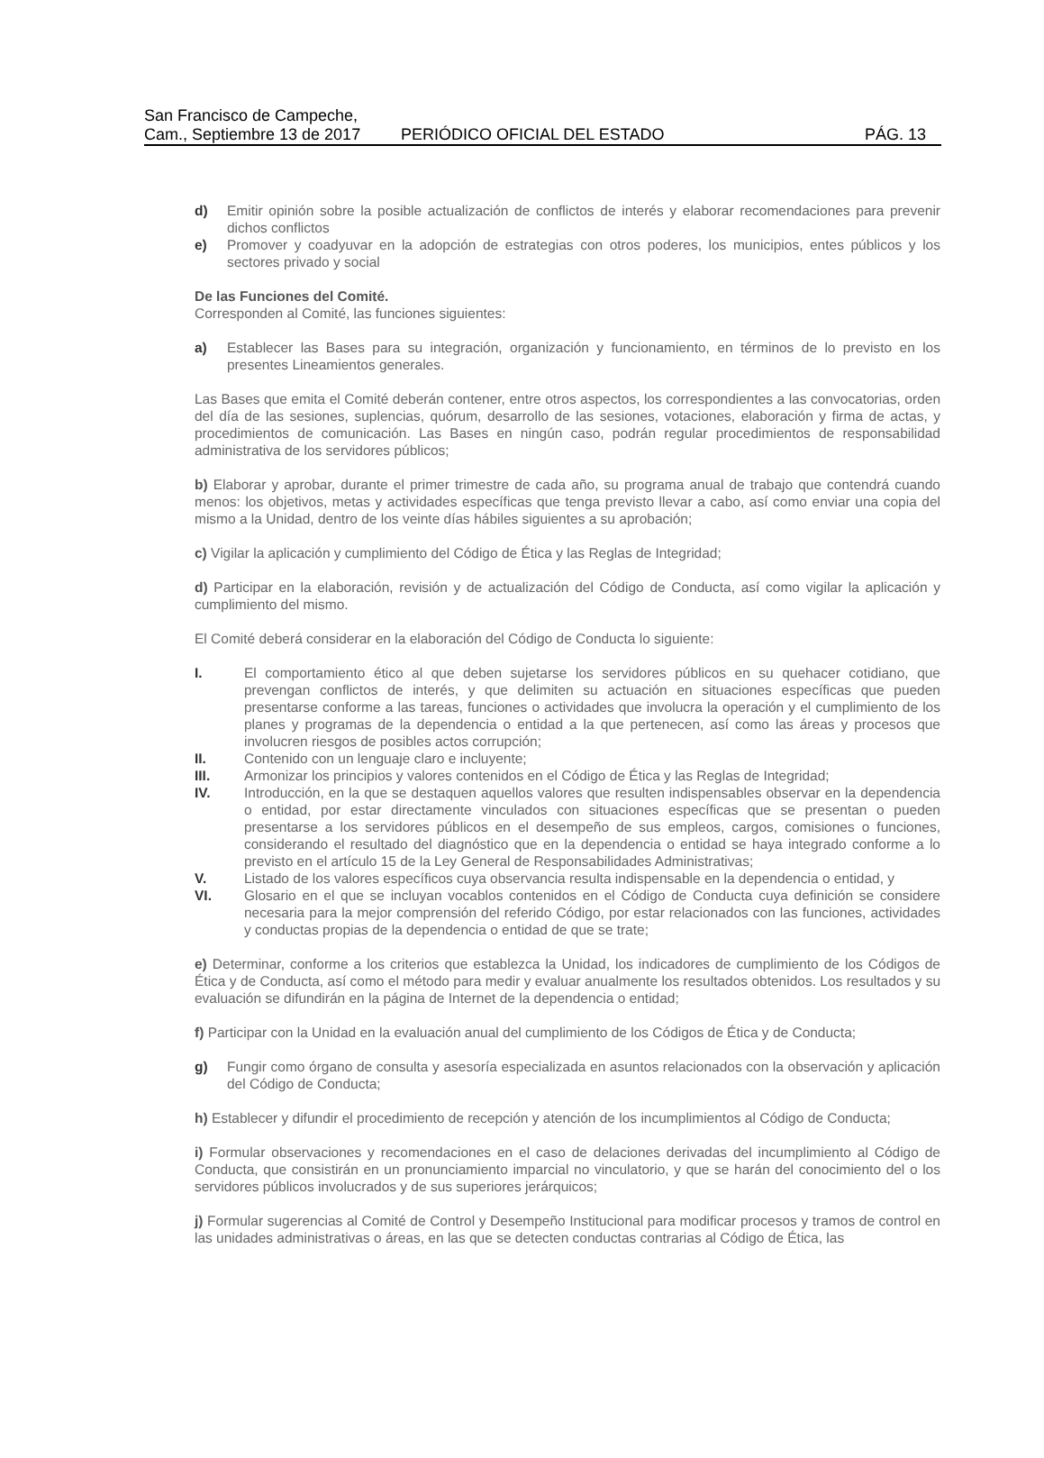San Francisco de Campeche,
Cam., Septiembre 13 de 2017
PERIÓDICO OFICIAL DEL ESTADO
PÁG. 13
d) Emitir opinión sobre la posible actualización de conflictos de interés y elaborar recomendaciones para prevenir dichos conflictos
e) Promover y coadyuvar en la adopción de estrategias con otros poderes, los municipios, entes públicos y los sectores privado y social
De las Funciones del Comité.
Corresponden al Comité, las funciones siguientes:
a) Establecer las Bases para su integración, organización y funcionamiento, en términos de lo previsto en los presentes Lineamientos generales.
Las Bases que emita el Comité deberán contener, entre otros aspectos, los correspondientes a las convocatorias, orden del día de las sesiones, suplencias, quórum, desarrollo de las sesiones, votaciones, elaboración y firma de actas, y procedimientos de comunicación. Las Bases en ningún caso, podrán regular procedimientos de responsabilidad administrativa de los servidores públicos;
b) Elaborar y aprobar, durante el primer trimestre de cada año, su programa anual de trabajo que contendrá cuando menos: los objetivos, metas y actividades específicas que tenga previsto llevar a cabo, así como enviar una copia del mismo a la Unidad, dentro de los veinte días hábiles siguientes a su aprobación;
c) Vigilar la aplicación y cumplimiento del Código de Ética y las Reglas de Integridad;
d) Participar en la elaboración, revisión y de actualización del Código de Conducta, así como vigilar la aplicación y cumplimiento del mismo.
El Comité deberá considerar en la elaboración del Código de Conducta lo siguiente:
I. El comportamiento ético al que deben sujetarse los servidores públicos en su quehacer cotidiano, que prevengan conflictos de interés, y que delimiten su actuación en situaciones específicas que pueden presentarse conforme a las tareas, funciones o actividades que involucra la operación y el cumplimiento de los planes y programas de la dependencia o entidad a la que pertenecen, así como las áreas y procesos que involucren riesgos de posibles actos corrupción;
II. Contenido con un lenguaje claro e incluyente;
III. Armonizar los principios y valores contenidos en el Código de Ética y las Reglas de Integridad;
IV. Introducción, en la que se destaquen aquellos valores que resulten indispensables observar en la dependencia o entidad, por estar directamente vinculados con situaciones específicas que se presentan o pueden presentarse a los servidores públicos en el desempeño de sus empleos, cargos, comisiones o funciones, considerando el resultado del diagnóstico que en la dependencia o entidad se haya integrado conforme a lo previsto en el artículo 15 de la Ley General de Responsabilidades Administrativas;
V. Listado de los valores específicos cuya observancia resulta indispensable en la dependencia o entidad, y
VI. Glosario en el que se incluyan vocablos contenidos en el Código de Conducta cuya definición se considere necesaria para la mejor comprensión del referido Código, por estar relacionados con las funciones, actividades y conductas propias de la dependencia o entidad de que se trate;
e) Determinar, conforme a los criterios que establezca la Unidad, los indicadores de cumplimiento de los Códigos de Ética y de Conducta, así como el método para medir y evaluar anualmente los resultados obtenidos. Los resultados y su evaluación se difundirán en la página de Internet de la dependencia o entidad;
f) Participar con la Unidad en la evaluación anual del cumplimiento de los Códigos de Ética y de Conducta;
g) Fungir como órgano de consulta y asesoría especializada en asuntos relacionados con la observación y aplicación del Código de Conducta;
h) Establecer y difundir el procedimiento de recepción y atención de los incumplimientos al Código de Conducta;
i) Formular observaciones y recomendaciones en el caso de delaciones derivadas del incumplimiento al Código de Conducta, que consistirán en un pronunciamiento imparcial no vinculatorio, y que se harán del conocimiento del o los servidores públicos involucrados y de sus superiores jerárquicos;
j) Formular sugerencias al Comité de Control y Desempeño Institucional para modificar procesos y tramos de control en las unidades administrativas o áreas, en las que se detecten conductas contrarias al Código de Ética, las